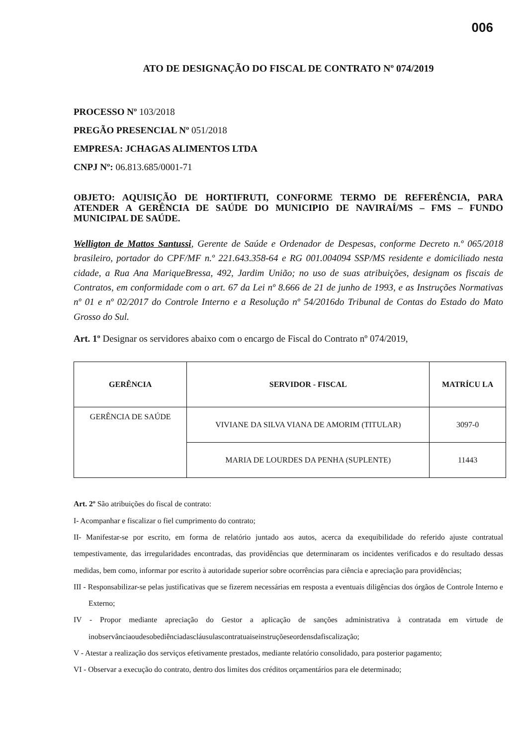006
ATO DE DESIGNAÇÃO DO FISCAL DE CONTRATO Nº 074/2019
PROCESSO Nº 103/2018
PREGÃO PRESENCIAL Nº 051/2018
EMPRESA: JCHAGAS ALIMENTOS LTDA
CNPJ Nº: 06.813.685/0001-71
OBJETO: AQUISIÇÃO DE HORTIFRUTI, CONFORME TERMO DE REFERÊNCIA, PARA ATENDER A GERÊNCIA DE SAÚDE DO MUNICIPIO DE NAVIRAÍ/MS – FMS – FUNDO MUNICIPAL DE SAÚDE.
Welligton de Mattos Santussi, Gerente de Saúde e Ordenador de Despesas, conforme Decreto n.º 065/2018 brasileiro, portador do CPF/MF n.º 221.643.358-64 e RG 001.004094 SSP/MS residente e domiciliado nesta cidade, a Rua Ana MariqueBressa, 492, Jardim União; no uso de suas atribuições, designam os fiscais de Contratos, em conformidade com o art. 67 da Lei nº 8.666 de 21 de junho de 1993, e as Instruções Normativas nº 01 e nº 02/2017 do Controle Interno e a Resolução nº 54/2016do Tribunal de Contas do Estado do Mato Grosso do Sul.
Art. 1º Designar os servidores abaixo com o encargo de Fiscal do Contrato nº 074/2019,
| GERÊNCIA | SERVIDOR - FISCAL | MATRÍCU LA |
| --- | --- | --- |
| GERÊNCIA DE SAÚDE | VIVIANE DA SILVA VIANA DE AMORIM (TITULAR) | 3097-0 |
| | MARIA DE LOURDES DA PENHA (SUPLENTE) | 11443 |
Art. 2º São atribuições do fiscal de contrato:
I- Acompanhar e fiscalizar o fiel cumprimento do contrato;
II- Manifestar-se por escrito, em forma de relatório juntado aos autos, acerca da exequibilidade do referido ajuste contratual tempestivamente, das irregularidades encontradas, das providências que determinaram os incidentes verificados e do resultado dessas medidas, bem como, informar por escrito à autoridade superior sobre ocorrências para ciência e apreciação para providências;
III - Responsabilizar-se pelas justificativas que se fizerem necessárias em resposta a eventuais diligências dos órgãos de Controle Interno e Externo;
IV - Propor mediante apreciação do Gestor a aplicação de sanções administrativa à contratada em virtude de inobservânciaoudesobediênciadascláusulascontratuaiseinstruçõeseordensdafiscalização;
V - Atestar a realização dos serviços efetivamente prestados, mediante relatório consolidado, para posterior pagamento;
VI - Observar a execução do contrato, dentro dos limites dos créditos orçamentários para ele determinado;